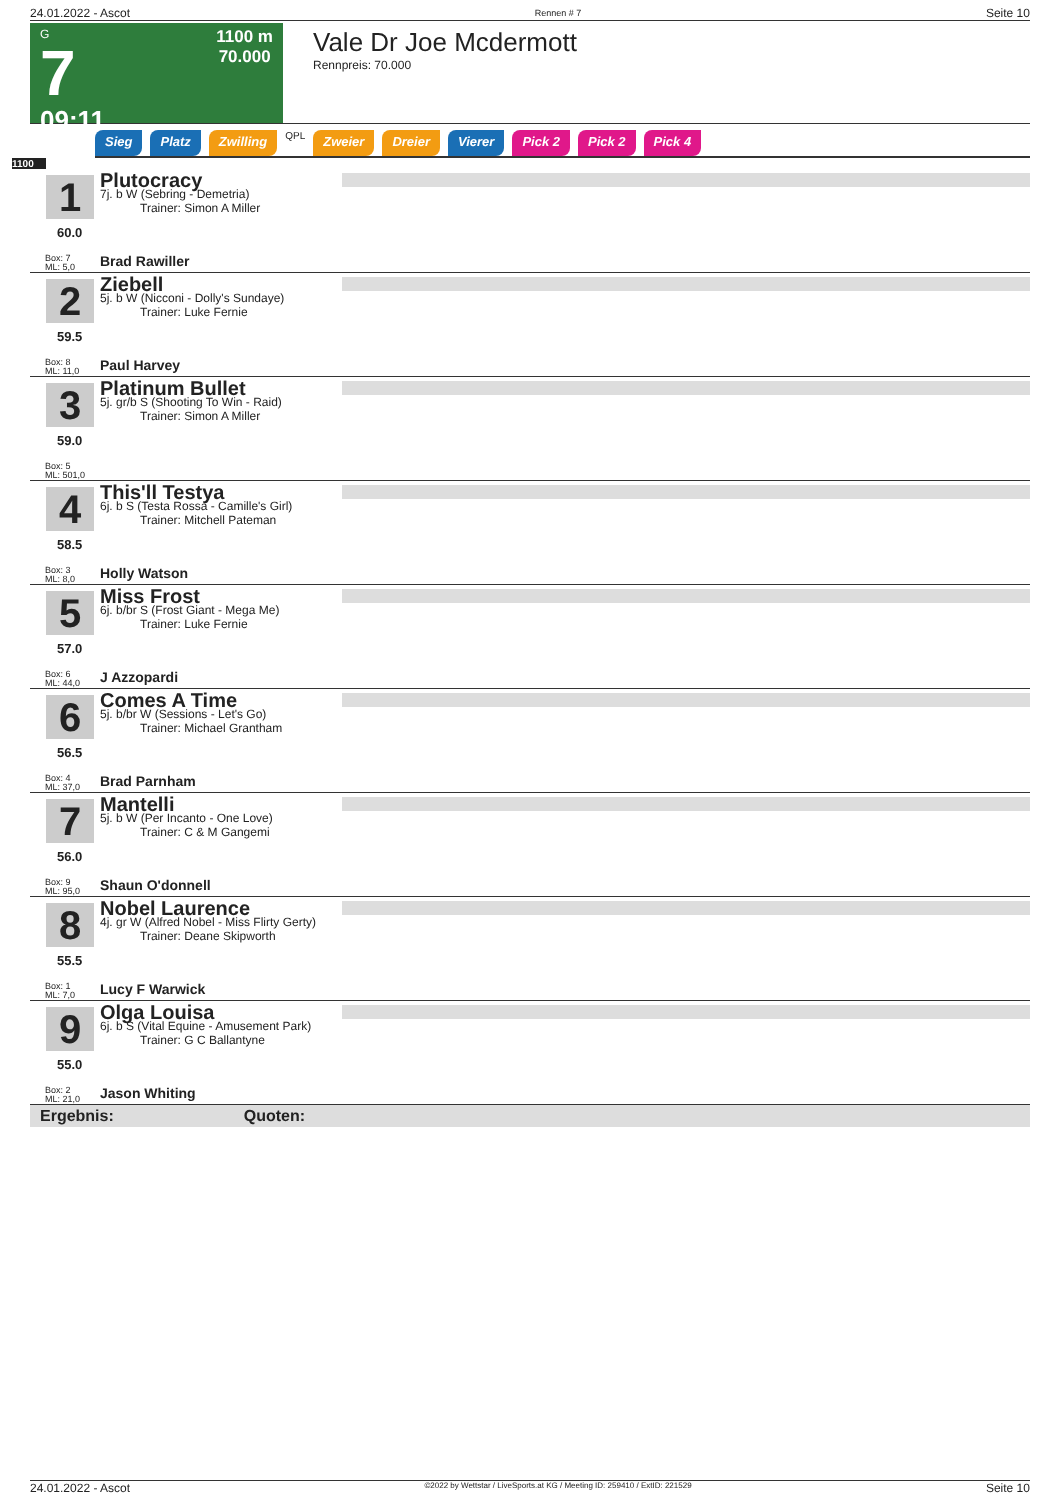24.01.2022 - Ascot Rennen # 7 Seite 10
G
7
09:11
1100 m
70.000
Vale Dr Joe Mcdermott
Rennpreis: 70.000
Sieg Platz Zwilling QPL Zweier Dreier Vierer Pick 2 Pick 2 Pick 4
1100
1
60.0
Box: 7
ML: 5,0
Plutocracy
7j. b W (Sebring - Demetria)
Trainer: Simon A Miller
Brad Rawiller
2
59.5
Box: 8
ML: 11,0
Ziebell
5j. b W (Nicconi - Dolly's Sundaye)
Trainer: Luke Fernie
Paul Harvey
3
59.0
Box: 5
ML: 501,0
Platinum Bullet
5j. gr/b S (Shooting To Win - Raid)
Trainer: Simon A Miller
4
58.5
Box: 3
ML: 8,0
This'll Testya
6j. b S (Testa Rossa - Camille's Girl)
Trainer: Mitchell Pateman
Holly Watson
5
57.0
Box: 6
ML: 44,0
Miss Frost
6j. b/br S (Frost Giant - Mega Me)
Trainer: Luke Fernie
J Azzopardi
6
56.5
Box: 4
ML: 37,0
Comes A Time
5j. b/br W (Sessions - Let's Go)
Trainer: Michael Grantham
Brad Parnham
7
56.0
Box: 9
ML: 95,0
Mantelli
5j. b W (Per Incanto - One Love)
Trainer: C & M Gangemi
Shaun O'donnell
8
55.5
Box: 1
ML: 7,0
Nobel Laurence
4j. gr W (Alfred Nobel - Miss Flirty Gerty)
Trainer: Deane Skipworth
Lucy F Warwick
9
55.0
Box: 2
ML: 21,0
Olga Louisa
6j. b S (Vital Equine - Amusement Park)
Trainer: G C Ballantyne
Jason Whiting
Ergebnis: Quoten:
24.01.2022 - Ascot ©2022 by Wettstar / LiveSports.at KG / Meeting ID: 259410 / ExtID: 221529 Seite 10